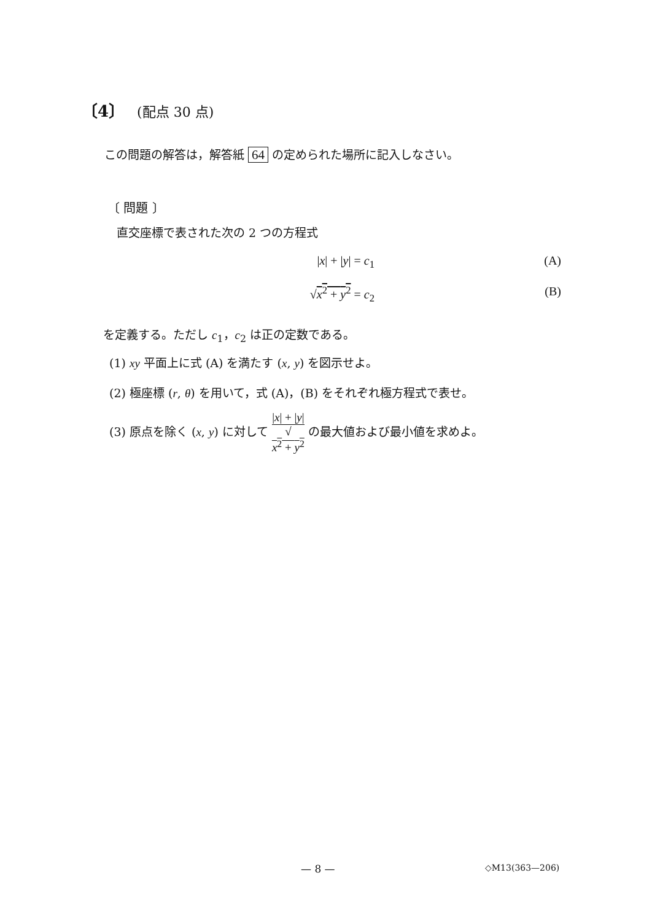〔4〕 (配点 30 点)
この問題の解答は，解答紙 64 の定められた場所に記入しなさい。
〔 問題 〕
直交座標で表された次の 2 つの方程式
|x| + |y| = c<sub>1</sub> (A)
√x<sup>2</sup> + y<sup>2</sup> = c<sub>2</sub> (B)
を定義する。ただし c<sub>1</sub>，c<sub>2</sub> は正の定数である。
(1) xy 平面上に式 (A) を満たす (x, y) を図示せよ。
(2) 極座標 (r, θ) を用いて，式 (A)，(B) をそれぞれ極方程式で表せ。
(3) 原点を除く (x, y) に対して |x| + |y| √
x<sup>2</sup> + y<sup>2</sup> の最大値および最小値を求めよ。
— 8 — ◇M13(363—206)